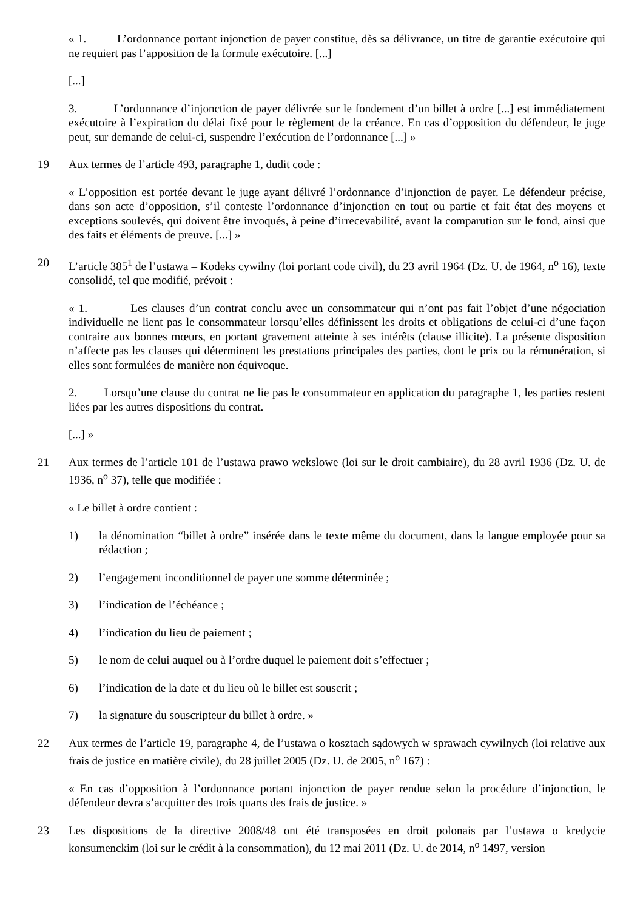« 1. L’ordonnance portant injonction de payer constitue, dès sa délivrance, un titre de garantie exécutoire qui ne requiert pas l’apposition de la formule exécutoire. [...]
[...]
3. L’ordonnance d’injonction de payer délivrée sur le fondement d’un billet à ordre [...] est immédiatement exécutoire à l’expiration du délai fixé pour le règlement de la créance. En cas d’opposition du défendeur, le juge peut, sur demande de celui-ci, suspendre l’exécution de l’ordonnance [...] »
19 Aux termes de l’article 493, paragraphe 1, dudit code :
« L’opposition est portée devant le juge ayant délivré l’ordonnance d’injonction de payer. Le défendeur précise, dans son acte d’opposition, s’il conteste l’ordonnance d’injonction en tout ou partie et fait état des moyens et exceptions soulevés, qui doivent être invoqués, à peine d’irrecevabilité, avant la comparution sur le fond, ainsi que des faits et éléments de preuve. [...] »
20 L’article 385<sup>1</sup> de l’ustawa – Kodeks cywilny (loi portant code civil), du 23 avril 1964 (Dz. U. de 1964, n<sup>o</sup> 16), texte consolidé, tel que modifié, prévoit :
« 1. Les clauses d’un contrat conclu avec un consommateur qui n’ont pas fait l’objet d’une négociation individuelle ne lient pas le consommateur lorsqu’elles définissent les droits et obligations de celui-ci d’une façon contraire aux bonnes mœurs, en portant gravement atteinte à ses intérêts (clause illicite). La présente disposition n’affecte pas les clauses qui déterminent les prestations principales des parties, dont le prix ou la rémunération, si elles sont formulées de manière non équivoque.
2. Lorsqu’une clause du contrat ne lie pas le consommateur en application du paragraphe 1, les parties restent liées par les autres dispositions du contrat.
[...] »
21 Aux termes de l’article 101 de l’ustawa prawo wekslowe (loi sur le droit cambiaire), du 28 avril 1936 (Dz. U. de 1936, n<sup>o</sup> 37), telle que modifiée :
« Le billet à ordre contient :
1) la dénomination “billet à ordre” insérée dans le texte même du document, dans la langue employée pour sa rédaction ;
2) l’engagement inconditionnel de payer une somme déterminée ;
3) l’indication de l’échéance ;
4) l’indication du lieu de paiement ;
5) le nom de celui auquel ou à l’ordre duquel le paiement doit s’effectuer ;
6) l’indication de la date et du lieu où le billet est souscrit ;
7) la signature du souscripteur du billet à ordre. »
22 Aux termes de l’article 19, paragraphe 4, de l’ustawa o kosztach sądowych w sprawach cywilnych (loi relative aux frais de justice en matière civile), du 28 juillet 2005 (Dz. U. de 2005, n<sup>o</sup> 167) :
« En cas d’opposition à l’ordonnance portant injonction de payer rendue selon la procédure d’injonction, le défendeur devra s’acquitter des trois quarts des frais de justice. »
23 Les dispositions de la directive 2008/48 ont été transposées en droit polonais par l’ustawa o kredycie konsumenckim (loi sur le crédit à la consommation), du 12 mai 2011 (Dz. U. de 2014, n<sup>o</sup> 1497, version